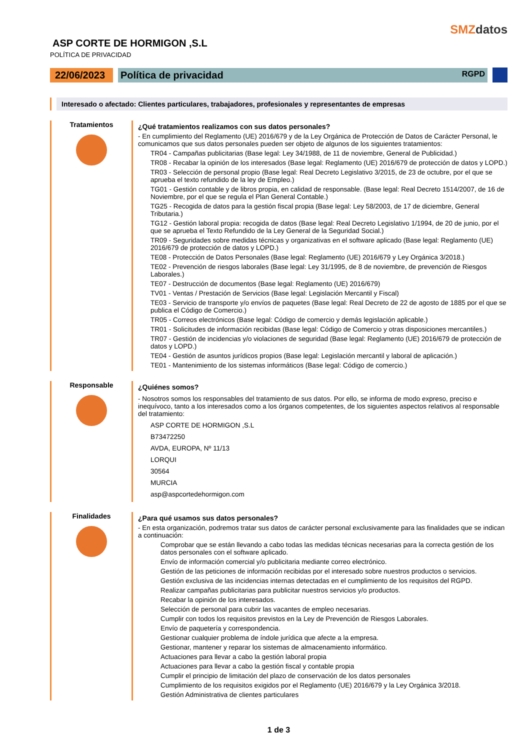SMZdatos
ASP CORTE DE HORMIGON ,S.L
POLÍTICA DE PRIVACIDAD
22/06/2023
Política de privacidad RGPD
Interesado o afectado: Clientes particulares, trabajadores, profesionales y representantes de empresas
Tratamientos
¿Qué tratamientos realizamos con sus datos personales?
- En cumplimiento del Reglamento (UE) 2016/679 y de la Ley Orgánica de Protección de Datos de Carácter Personal, le comunicamos que sus datos personales pueden ser objeto de algunos de los siguientes tratamientos:
TR04 - Campañas publicitarias (Base legal: Ley 34/1988, de 11 de noviembre, General de Publicidad.)
TR08 - Recabar la opinión de los interesados (Base legal: Reglamento (UE) 2016/679 de protección de datos y LOPD.)
TR03 - Selección de personal propio (Base legal: Real Decreto Legislativo 3/2015, de 23 de octubre, por el que se aprueba el texto refundido de la ley de Empleo.)
TG01 - Gestión contable y de libros propia, en calidad de responsable. (Base legal: Real Decreto 1514/2007, de 16 de Noviembre, por el que se regula el Plan General Contable.)
TG25 - Recogida de datos para la gestión fiscal propia (Base legal: Ley 58/2003, de 17 de diciembre, General Tributaria.)
TG12 - Gestión laboral propia: recogida de datos (Base legal: Real Decreto Legislativo 1/1994, de 20 de junio, por el que se aprueba el Texto Refundido de la Ley General de la Seguridad Social.)
TR09 - Seguridades sobre medidas técnicas y organizativas en el software aplicado (Base legal: Reglamento (UE) 2016/679 de protección de datos y LOPD.)
TE08 - Protección de Datos Personales (Base legal: Reglamento (UE) 2016/679 y Ley Orgánica 3/2018.)
TE02 - Prevención de riesgos laborales (Base legal: Ley 31/1995, de 8 de noviembre, de prevención de Riesgos Laborales.)
TE07 - Destrucción de documentos (Base legal: Reglamento (UE) 2016/679)
TV01 - Ventas / Prestación de Servicios (Base legal: Legislación Mercantil y Fiscal)
TE03 - Servicio de transporte y/o envíos de paquetes (Base legal: Real Decreto de 22 de agosto de 1885 por el que se publica el Código de Comercio.)
TR05 - Correos electrónicos (Base legal: Código de comercio y demás legislación aplicable.)
TR01 - Solicitudes de información recibidas (Base legal: Código de Comercio y otras disposiciones mercantiles.)
TR07 - Gestión de incidencias y/o violaciones de seguridad (Base legal: Reglamento (UE) 2016/679 de protección de datos y LOPD.)
TE04 - Gestión de asuntos jurídicos propios (Base legal: Legislación mercantil y laboral de aplicación.)
TE01 - Mantenimiento de los sistemas informáticos (Base legal: Código de comercio.)
Responsable
¿Quiénes somos?
- Nosotros somos los responsables del tratamiento de sus datos. Por ello, se informa de modo expreso, preciso e inequívoco, tanto a los interesados como a los órganos competentes, de los siguientes aspectos relativos al responsable del tratamiento:
ASP CORTE DE HORMIGON ,S.L
B73472250
AVDA, EUROPA, Nº 11/13
LORQUI
30564
MURCIA
asp@aspcortedehormigon.com
Finalidades
¿Para qué usamos sus datos personales?
- En esta organización, podremos tratar sus datos de carácter personal exclusivamente para las finalidades que se indican a continuación:
Comprobar que se están llevando a cabo todas las medidas técnicas necesarias para la correcta gestión de los datos personales con el software aplicado.
Envío de información comercial y/o publicitaria mediante correo electrónico.
Gestión de las peticiones de información recibidas por el interesado sobre nuestros productos o servicios.
Gestión exclusiva de las incidencias internas detectadas en el cumplimiento de los requisitos del RGPD.
Realizar campañas publicitarias para publicitar nuestros servicios y/o productos.
Recabar la opinión de los interesados.
Selección de personal para cubrir las vacantes de empleo necesarias.
Cumplir con todos los requisitos previstos en la Ley de Prevención de Riesgos Laborales.
Envío de paquetería y correspondencia.
Gestionar cualquier problema de índole jurídica que afecte a la empresa.
Gestionar, mantener y reparar los sistemas de almacenamiento informático.
Actuaciones para llevar a cabo la gestión laboral propia
Actuaciones para llevar a cabo la gestión fiscal y contable propia
Cumplir el principio de limitación del plazo de conservación de los datos personales
Cumplimiento de los requisitos exigidos por el Reglamento (UE) 2016/679 y la Ley Orgánica 3/2018.
Gestión Administrativa de clientes particulares
1 de 3